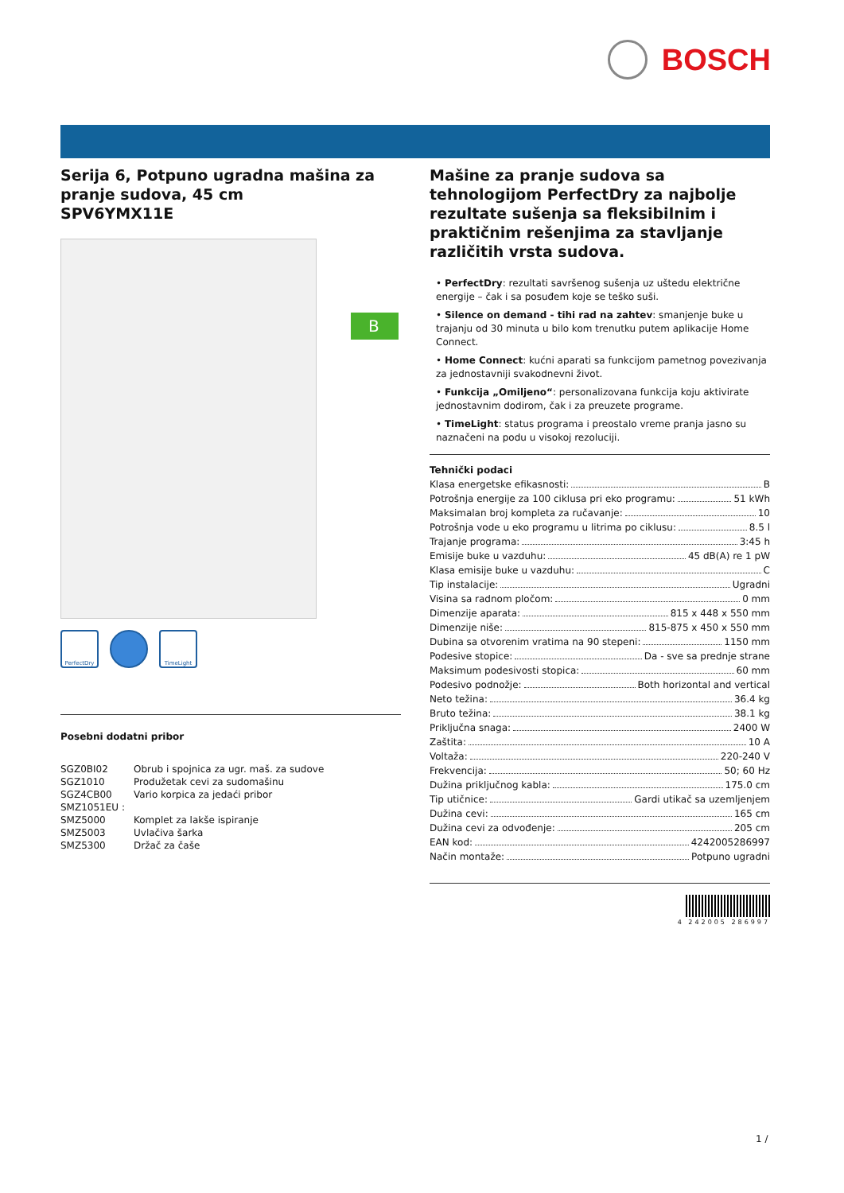BOSCH
B
Serija 6, Potpuno ugradna mašina za pranje sudova, 45 cm
SPV6YMX11E
PerfectDry TimeLight
Posebni dodatni pribor
| SGZ0BI02 | Obrub i spojnica za ugr. maš. za sudove |
| SGZ1010 | Produžetak cevi za sudomašinu |
| SGZ4CB00 | Vario korpica za jedaći pribor |
| SMZ1051EU : | |
| SMZ5000 | Komplet za lakše ispiranje |
| SMZ5003 | Uvlačiva šarka |
| SMZ5300 | Držač za čaše |
Mašine za pranje sudova sa tehnologijom PerfectDry za najbolje rezultate sušenja sa fleksibilnim i praktičnim rešenjima za stavljanje različitih vrsta sudova.
• PerfectDry: rezultati savršenog sušenja uz uštedu električne energije – čak i sa posuđem koje se teško suši.
• Silence on demand - tihi rad na zahtev: smanjenje buke u trajanju od 30 minuta u bilo kom trenutku putem aplikacije Home Connect.
• Home Connect: kućni aparati sa funkcijom pametnog povezivanja za jednostavniji svakodnevni život.
• Funkcija „Omiljeno“: personalizovana funkcija koju aktivirate jednostavnim dodirom, čak i za preuzete programe.
• TimeLight: status programa i preostalo vreme pranja jasno su naznačeni na podu u visokoj rezoluciji.
Tehnički podaci
Klasa energetske efikasnosti: B
Potrošnja energije za 100 ciklusa pri eko programu: 51 kWh
Maksimalan broj kompleta za ručavanje: 10
Potrošnja vode u eko programu u litrima po ciklusu: 8.5 l
Trajanje programa: 3:45 h
Emisije buke u vazduhu: 45 dB(A) re 1 pW
Klasa emisije buke u vazduhu: C
Tip instalacije: Ugradni
Visina sa radnom pločom: 0 mm
Dimenzije aparata: 815 x 448 x 550 mm
Dimenzije niše: 815-875 x 450 x 550 mm
Dubina sa otvorenim vratima na 90 stepeni: 1150 mm
Podesive stopice: Da - sve sa prednje strane
Maksimum podesivosti stopica: 60 mm
Podesivo podnožje: Both horizontal and vertical
Neto težina: 36.4 kg
Bruto težina: 38.1 kg
Priključna snaga: 2400 W
Zaštita: 10 A
Voltaža: 220-240 V
Frekvencija: 50; 60 Hz
Dužina priključnog kabla: 175.0 cm
Tip utičnice: Gardi utikač sa uzemljenjem
Dužina cevi: 165 cm
Dužina cevi za odvođenje: 205 cm
EAN kod: 4242005286997
Način montaže: Potpuno ugradni
4 242005 286997
1 /